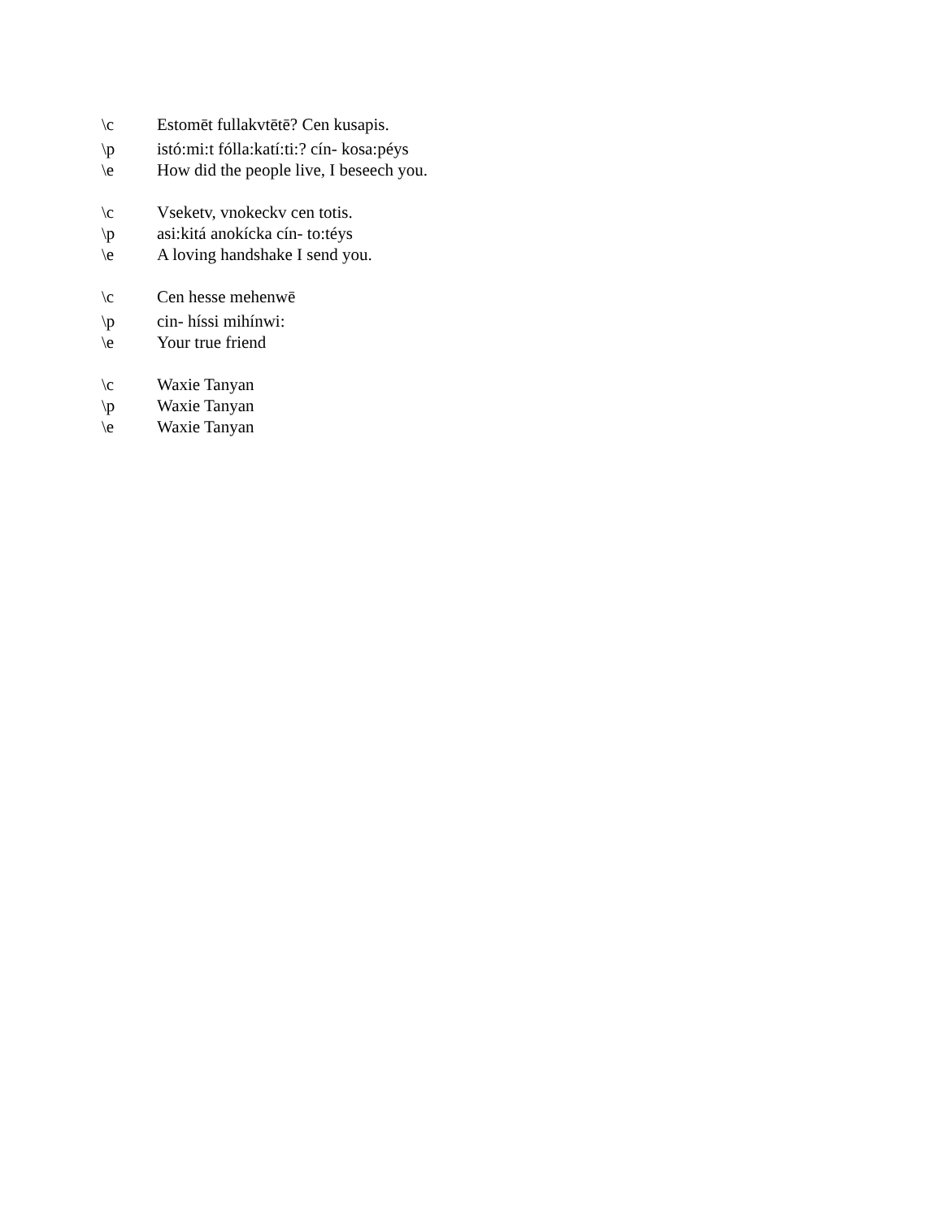\c Estomēt fullakvtētē? Cen kusapis.
\p istó:mi:t fólla:katí:ti:? cín- kosa:péys
\e How did the people live, I beseech you.
\c Vseketv, vnokeckv cen totis.
\p asi:kitá anokícka cín- to:téys
\e A loving handshake I send you.
\c Cen hesse mehenwē
\p cin- híssi mihínwi:
\e Your true friend
\c Waxie Tanyan
\p Waxie Tanyan
\e Waxie Tanyan